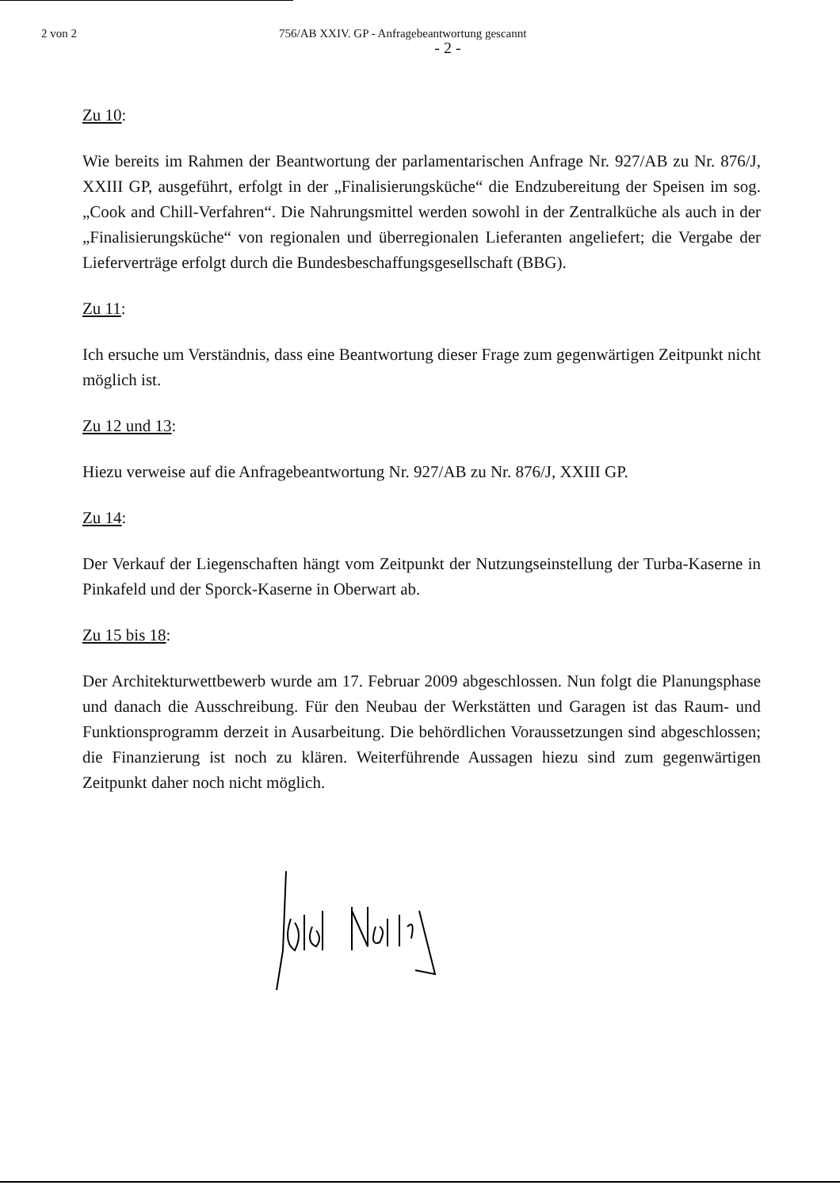2 von 2 756/AB XXIV. GP - Anfragebeantwortung gescannt
- 2 -
Zu 10:
Wie bereits im Rahmen der Beantwortung der parlamentarischen Anfrage Nr. 927/AB zu Nr. 876/J, XXIII GP, ausgeführt, erfolgt in der „Finalisierungsküche“ die Endzubereitung der Speisen im sog. „Cook and Chill-Verfahren“. Die Nahrungsmittel werden sowohl in der Zentralküche als auch in der „Finalisierungsküche“ von regionalen und überregionalen Lieferanten angeliefert; die Vergabe der Lieferverträge erfolgt durch die Bundesbeschaffungsgesellschaft (BBG).
Zu 11:
Ich ersuche um Verständnis, dass eine Beantwortung dieser Frage zum gegenwärtigen Zeitpunkt nicht möglich ist.
Zu 12 und 13:
Hiezu verweise auf die Anfragebeantwortung Nr. 927/AB zu Nr. 876/J, XXIII GP.
Zu 14:
Der Verkauf der Liegenschaften hängt vom Zeitpunkt der Nutzungseinstellung der Turba-Kaserne in Pinkafeld und der Sporck-Kaserne in Oberwart ab.
Zu 15 bis 18:
Der Architekturwettbewerb wurde am 17. Februar 2009 abgeschlossen. Nun folgt die Planungsphase und danach die Ausschreibung. Für den Neubau der Werkstätten und Garagen ist das Raum- und Funktionsprogramm derzeit in Ausarbeitung. Die behördlichen Voraussetzungen sind abgeschlossen; die Finanzierung ist noch zu klären. Weiterführende Aussagen hiezu sind zum gegenwärtigen Zeitpunkt daher noch nicht möglich.